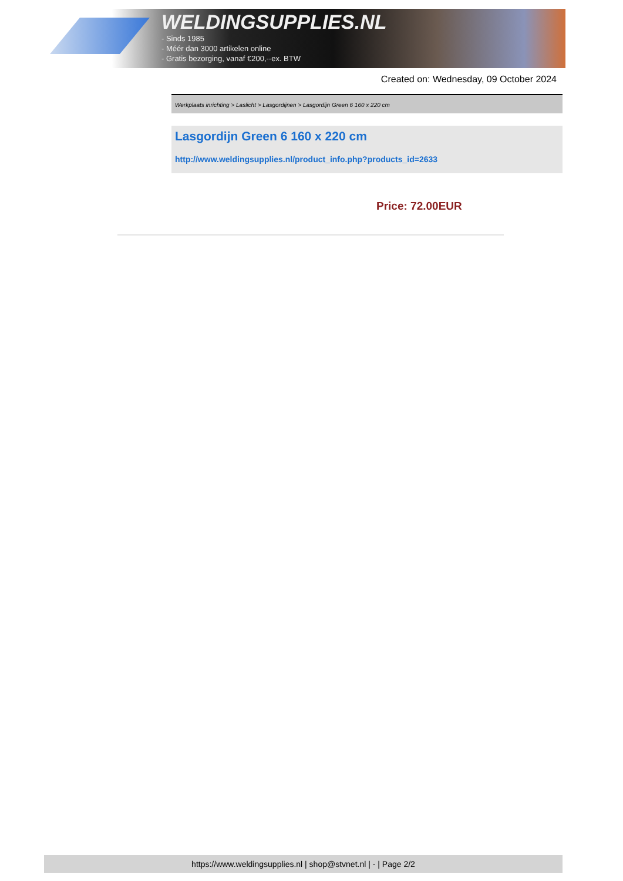WELDINGSUPPLIES.NL
- Sinds 1985
- Méér dan 3000 artikelen online
- Gratis bezorging, vanaf €200,--ex. BTW
Created on: Wednesday, 09 October 2024
Werkplaats inrichting > Laslicht > Lasgordijnen > Lasgordijn Green 6 160 x 220 cm
Lasgordijn Green 6 160 x 220 cm
http://www.weldingsupplies.nl/product_info.php?products_id=2633
Price: 72.00EUR
https://www.weldingsupplies.nl | shop@stvnet.nl | - | Page 2/2